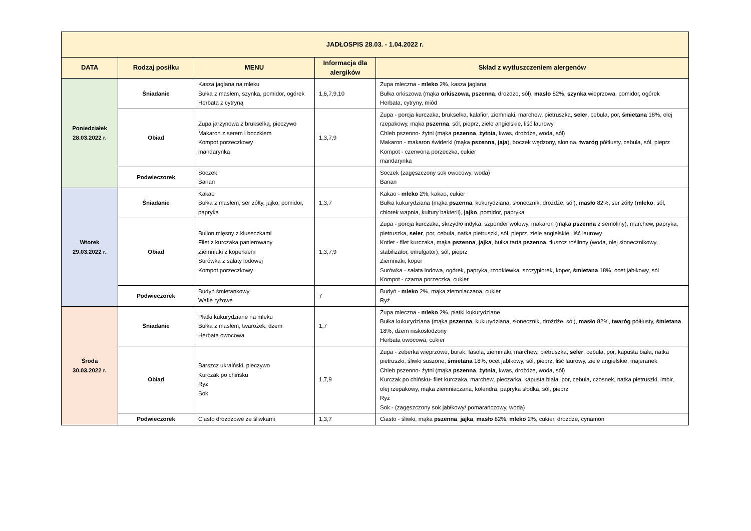| JADŁOSPIS 28.03. - 1.04.2022 r. | | | | |
| --- | --- | --- | --- | --- |
| DATA | Rodzaj posiłku | MENU | Informacja dla alergików | Skład z wytłuszczeniem alergenów |
| Poniedziałek 28.03.2022 r. | Śniadanie | Kasza jaglana na mleku Bułka z masłem, szynka, pomidor, ogórek Herbata z cytryną | 1,6,7,9,10 | Zupa mleczna - mleko 2%, kasza jaglana Bułka orkiszowa (mąka orkiszowa, pszenna , drożdże, sól), masło 82%, szynka wieprzowa, pomidor, ogórek Herbata, cytryny, miód |
| | Obiad | Zupa jarzynowa z brukselką, pieczywo Makaron z serem i boczkiem Kompot porzeczkowy mandarynka | 1,3,7,9 | Zupa - porcja kurczaka, brukselka, kalafior, ziemniaki, marchew, pietruszka, seler , cebula, por, śmietana 18%, olej rzepakowy, mąka pszenna , sól, pieprz, ziele angielskie, liść laurowy Chleb pszenno- żytni (mąka pszenna , żytnia , kwas, drożdże, woda, sól) Makaron - makaron świderki (mąka pszenna , jaja ), boczek wędzony, słonina, twaróg półtłusty, cebula, sól, pieprz Kompot - czerwona porzeczka, cukier mandarynka |
| | Podwieczorek | Soczek Banan | | Soczek (zagęszczony sok owocowy, woda) Banan |
| Wtorek 29.03.2022 r. | Śniadanie | Kakao Bułka z masłem, ser żółty, jajko, pomidor, papryka | 1,3,7 | Kakao - mleko 2%, kakao, cukier Bułka kukurydziana (mąka pszenna , kukurydziana, słonecznik, drożdże, sól), masło 82%, ser żółty ( mleko , sól, chlorek wapnia, kultury bakterii), jajko , pomidor, papryka |
| | Obiad | Bulion mięsny z kluseczkami Filet z kurczaka panierowany Ziemniaki z koperkiem Surówka z sałaty lodowej Kompot porzeczkowy | 1,3,7,9 | Zupa - porcja kurczaka, skrzydło indyka, szponder wołowy, makaron (mąka pszenna z semoliny), marchew, papryka, pietruszka, seler , por, cebula, natka pietruszki, sól, pieprz, ziele angielskie, liść laurowy Kotlet - filet kurczaka, mąka pszenna , jajka , bułka tarta pszenna , tłuszcz roślinny (woda, olej słonecznikowy, stabilizator, emulgator), sól, pieprz Ziemniaki, koper Surówka - sałata lodowa, ogórek, papryka, rzodkiewka, szczypiorek, koper, śmietana 18%, ocet jabłkowy, sól Kompot - czarna porzeczka, cukier |
| | Podwieczorek | Budyń śmietankowy Wafle ryżowe | 7 | Budyń - mleko 2%, mąka ziemniaczana, cukier Ryż |
| Środa 30.03.2022 r. | Śniadanie | Płatki kukurydziane na mleku Bułka z masłem, twarożek, dżem Herbata owocowa | 1,7 | Zupa mleczna - mleko 2%, płatki kukurydziane Bułka kukurydziana (mąka pszenna , kukurydziana, słonecznik, drożdże, sól), masło 82%, twaróg półtłusty, śmietana 18%, dżem niskosłodzony Herbata owocowa, cukier |
| | Obiad | Barszcz ukraiński, pieczywo Kurczak po chińsku Ryż Sok | 1,7,9 | Zupa - żeberka wieprzowe, burak, fasola, ziemniaki, marchew, pietruszka, seler , cebula, por, kapusta biała, natka pietruszki, śliwki suszone, śmietana 18%, ocet jabłkowy, sól, pieprz, liść laurowy, ziele angielskie, majeranek Chleb pszenno- żytni (mąka pszenna , żytnia , kwas, drożdże, woda, sól) Kurczak po chińsku- filet kurczaka, marchew, pieczarka, kapusta biała, por, cebula, czosnek, natka pietruszki, imbir, olej rzepakowy, mąka ziemniaczana, kolendra, papryka słodka, sól, pieprz Ryż Sok - (zagęszczony sok jabłkowy/ pomarańczowy, woda) |
| | Podwieczorek | Ciasto drożdżowe ze śliwkami | 1,3,7 | Ciasto - śliwki, mąka pszenna , jajka , masło 82%, mleko 2%, cukier, drożdże, cynamon |